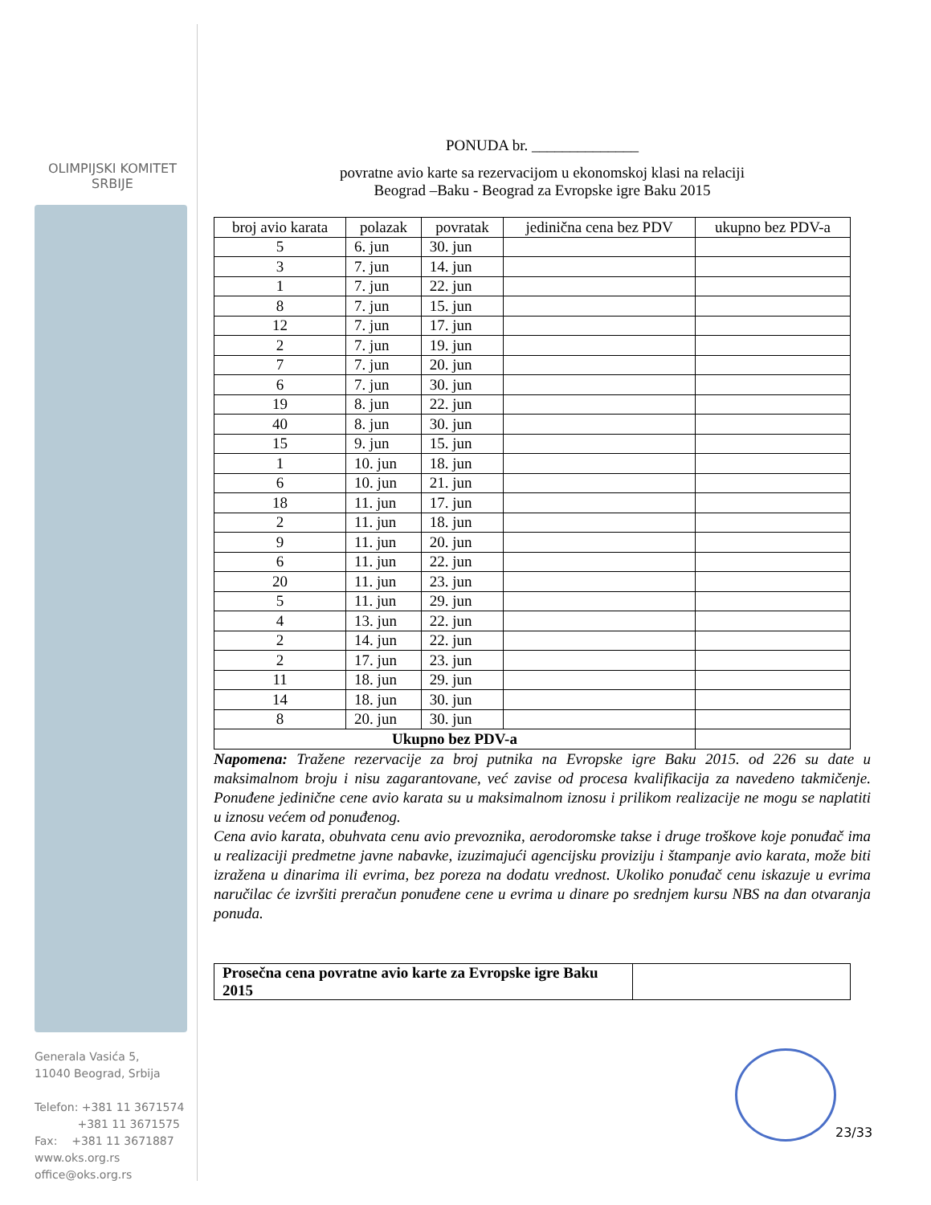OLIMPIJSKI KOMITET
SRBIJE
Generala Vasića 5,
11040 Beograd, Srbija
Telefon: +381 11 3671574
+381 11 3671575
Fax: +381 11 3671887
www.oks.org.rs
office@oks.org.rs
PONUDA br. ______________
povratne avio karte sa rezervacijom u ekonomskoj klasi na relaciji
Beograd –Baku - Beograd za Evropske igre Baku 2015
| broj avio karata | polazak | povratak | jedinična cena bez PDV | ukupno bez PDV-a |
| --- | --- | --- | --- | --- |
| 5 | 6. jun | 30. jun | | |
| 3 | 7. jun | 14. jun | | |
| 1 | 7. jun | 22. jun | | |
| 8 | 7. jun | 15. jun | | |
| 12 | 7. jun | 17. jun | | |
| 2 | 7. jun | 19. jun | | |
| 7 | 7. jun | 20. jun | | |
| 6 | 7. jun | 30. jun | | |
| 19 | 8. jun | 22. jun | | |
| 40 | 8. jun | 30. jun | | |
| 15 | 9. jun | 15. jun | | |
| 1 | 10. jun | 18. jun | | |
| 6 | 10. jun | 21. jun | | |
| 18 | 11. jun | 17. jun | | |
| 2 | 11. jun | 18. jun | | |
| 9 | 11. jun | 20. jun | | |
| 6 | 11. jun | 22. jun | | |
| 20 | 11. jun | 23. jun | | |
| 5 | 11. jun | 29. jun | | |
| 4 | 13. jun | 22. jun | | |
| 2 | 14. jun | 22. jun | | |
| 2 | 17. jun | 23. jun | | |
| 11 | 18. jun | 29. jun | | |
| 14 | 18. jun | 30. jun | | |
| 8 | 20. jun | 30. jun | | |
| Ukupno bez PDV-a | | | | |
Napomena: Tražene rezervacije za broj putnika na Evropske igre Baku 2015. od 226 su date u maksimalnom broju i nisu zagarantovane, već zavise od procesa kvalifikacija za navedeno takmičenje. Ponuđene jedinične cene avio karata su u maksimalnom iznosu i prilikom realizacije ne mogu se naplatiti u iznosu većem od ponuđenog.
Cena avio karata, obuhvata cenu avio prevoznika, aerodoromske takse i druge troškove koje ponuđač ima u realizaciji predmetne javne nabavke, izuzimajući agencijsku proviziju i štampanje avio karata, može biti izražena u dinarima ili evrima, bez poreza na dodatu vrednost. Ukoliko ponuđač cenu iskazuje u evrima naručilac će izvršiti preračun ponuđene cene u evrima u dinare po srednjem kursu NBS na dan otvaranja ponuda.
| Prosečna cena povratne avio karte za Evropske igre Baku 2015 | |
23/33